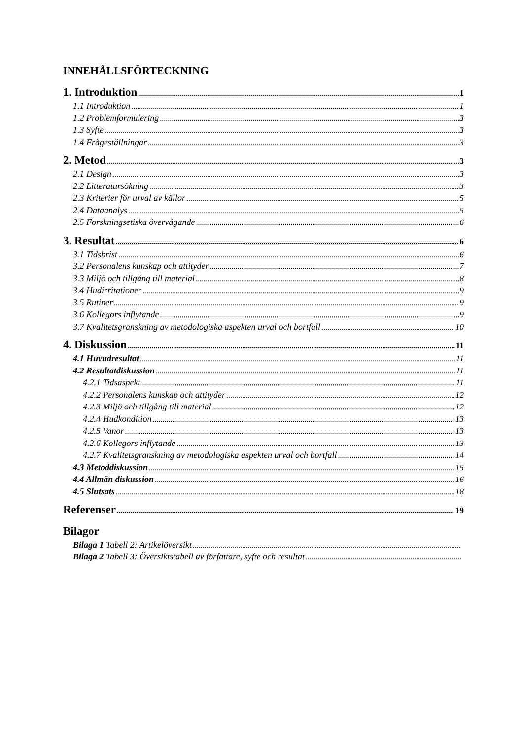INNEHÅLLSFÖRTECKNING
1. Introduktion 1
1.1 Introduktion 1
1.2 Problemformulering 3
1.3 Syfte 3
1.4 Frågeställningar 3
2. Metod 3
2.1 Design 3
2.2 Litteratursökning 3
2.3 Kriterier för urval av källor 5
2.4 Dataanalys 5
2.5 Forskningsetiska övervägande 6
3. Resultat 6
3.1 Tidsbrist 6
3.2 Personalens kunskap och attityder 7
3.3 Miljö och tillgång till material 8
3.4 Hudirritationer 9
3.5 Rutiner 9
3.6 Kollegors inflytande 9
3.7 Kvalitetsgranskning av metodologiska aspekten urval och bortfall 10
4. Diskussion 11
4.1 Huvudresultat 11
4.2 Resultatdiskussion 11
4.2.1 Tidsaspekt 11
4.2.2 Personalens kunskap och attityder 12
4.2.3 Miljö och tillgång till material 12
4.2.4 Hudkondition 13
4.2.5 Vanor 13
4.2.6 Kollegors inflytande 13
4.2.7 Kvalitetsgranskning av metodologiska aspekten urval och bortfall 14
4.3 Metoddiskussion 15
4.4 Allmän diskussion 16
4.5 Slutsats 18
Referenser 19
Bilagor
Bilaga 1 Tabell 2: Artikelöversikt
Bilaga 2 Tabell 3: Översiktstabell av författare, syfte och resultat